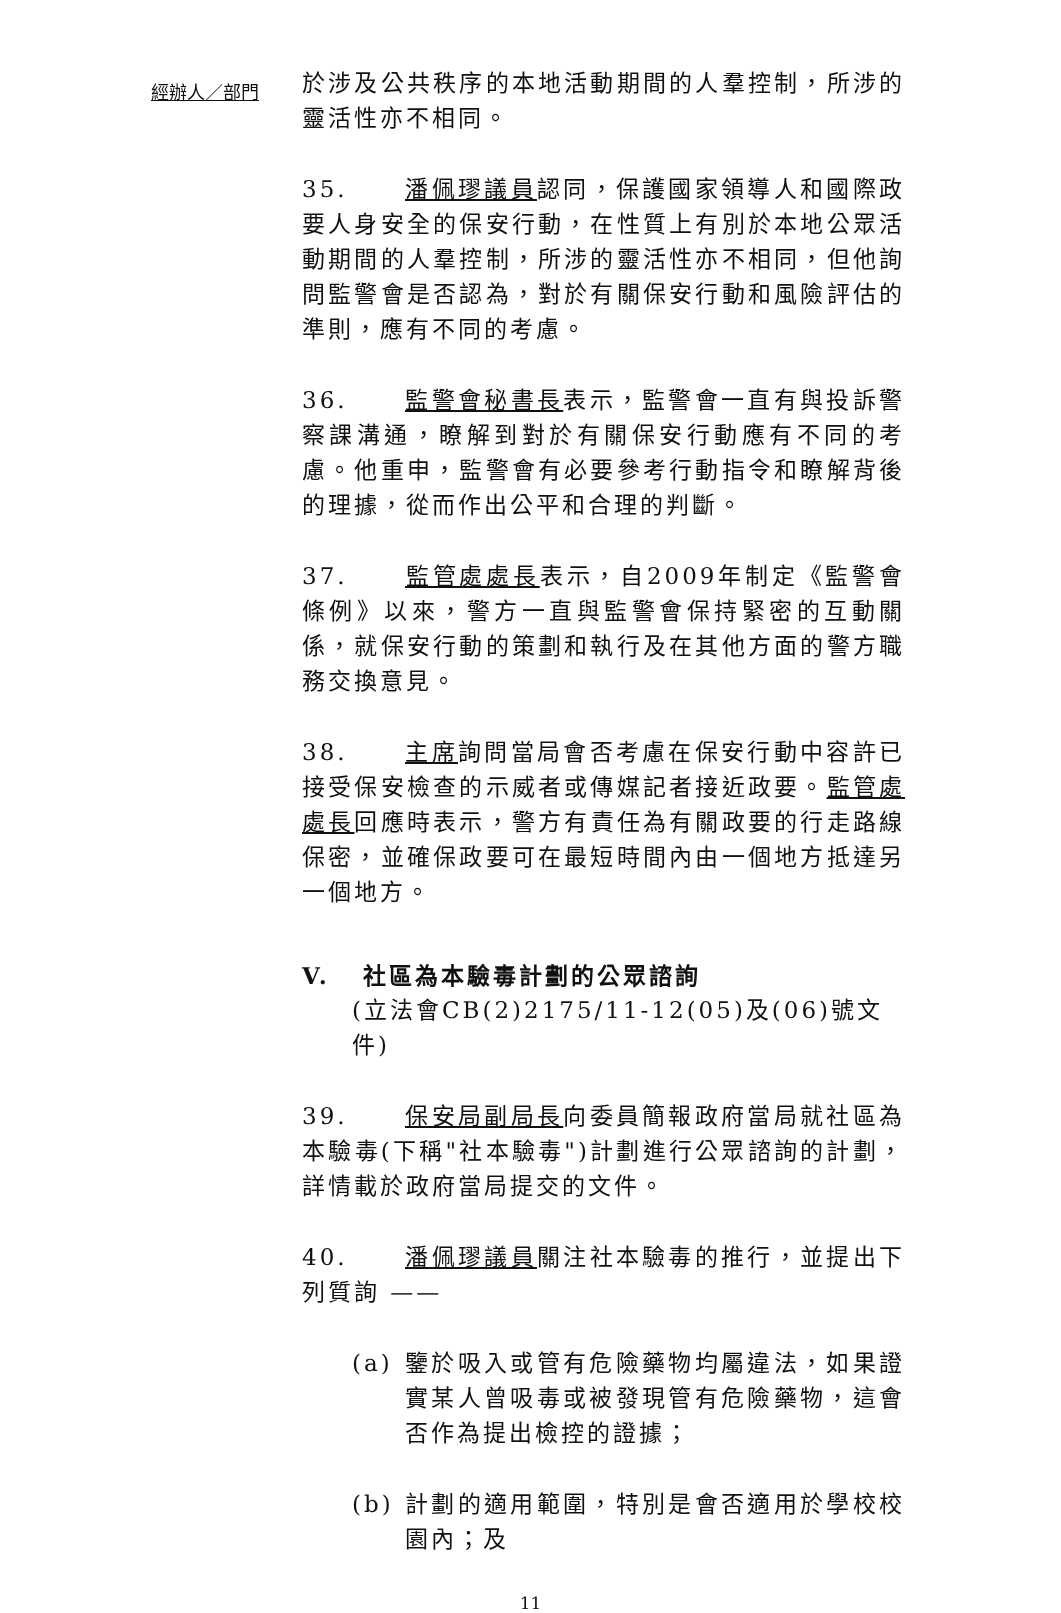經辦人／部門
於涉及公共秩序的本地活動期間的人羣控制，所涉的靈活性亦不相同。
35. 潘佩璆議員認同，保護國家領導人和國際政要人身安全的保安行動，在性質上有別於本地公眾活動期間的人羣控制，所涉的靈活性亦不相同，但他詢問監警會是否認為，對於有關保安行動和風險評估的準則，應有不同的考慮。
36. 監警會秘書長表示，監警會一直有與投訴警察課溝通，瞭解到對於有關保安行動應有不同的考慮。他重申，監警會有必要參考行動指令和瞭解背後的理據，從而作出公平和合理的判斷。
37. 監管處處長表示，自2009年制定《監警會條例》以來，警方一直與監警會保持緊密的互動關係，就保安行動的策劃和執行及在其他方面的警方職務交換意見。
38. 主席詢問當局會否考慮在保安行動中容許已接受保安檢查的示威者或傳媒記者接近政要。監管處處長回應時表示，警方有責任為有關政要的行走路線保密，並確保政要可在最短時間內由一個地方抵達另一個地方。
V. 社區為本驗毒計劃的公眾諮詢
(立法會CB(2)2175/11-12(05)及(06)號文件)
39. 保安局副局長向委員簡報政府當局就社區為本驗毒(下稱"社本驗毒")計劃進行公眾諮詢的計劃，詳情載於政府當局提交的文件。
40. 潘佩璆議員關注社本驗毒的推行，並提出下列質詢 ——
(a) 鑒於吸入或管有危險藥物均屬違法，如果證實某人曾吸毒或被發現管有危險藥物，這會否作為提出檢控的證據；
(b) 計劃的適用範圍，特別是會否適用於學校校園內；及
11